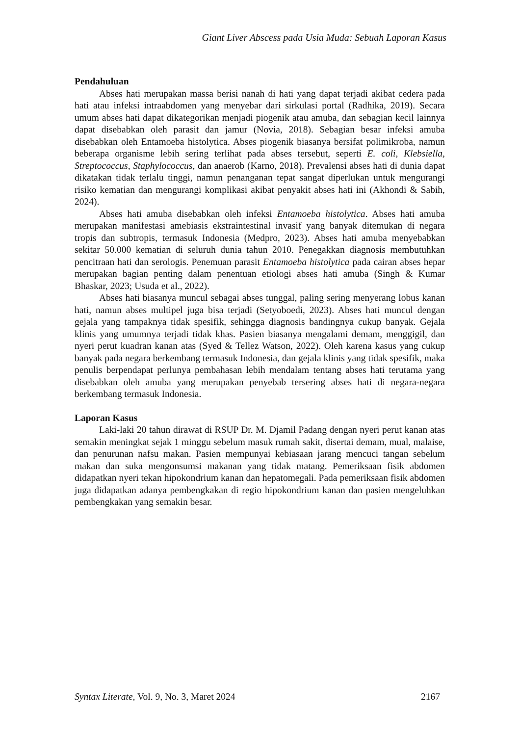Giant Liver Abscess pada Usia Muda: Sebuah Laporan Kasus
Pendahuluan
Abses hati merupakan massa berisi nanah di hati yang dapat terjadi akibat cedera pada hati atau infeksi intraabdomen yang menyebar dari sirkulasi portal (Radhika, 2019). Secara umum abses hati dapat dikategorikan menjadi piogenik atau amuba, dan sebagian kecil lainnya dapat disebabkan oleh parasit dan jamur (Novia, 2018). Sebagian besar infeksi amuba disebabkan oleh Entamoeba histolytica. Abses piogenik biasanya bersifat polimikroba, namun beberapa organisme lebih sering terlihat pada abses tersebut, seperti E. coli, Klebsiella, Streptococcus, Staphylococcus, dan anaerob (Karno, 2018). Prevalensi abses hati di dunia dapat dikatakan tidak terlalu tinggi, namun penanganan tepat sangat diperlukan untuk mengurangi risiko kematian dan mengurangi komplikasi akibat penyakit abses hati ini (Akhondi & Sabih, 2024).
Abses hati amuba disebabkan oleh infeksi Entamoeba histolytica. Abses hati amuba merupakan manifestasi amebiasis ekstraintestinal invasif yang banyak ditemukan di negara tropis dan subtropis, termasuk Indonesia (Medpro, 2023). Abses hati amuba menyebabkan sekitar 50.000 kematian di seluruh dunia tahun 2010. Penegakkan diagnosis membutuhkan pencitraan hati dan serologis. Penemuan parasit Entamoeba histolytica pada cairan abses hepar merupakan bagian penting dalam penentuan etiologi abses hati amuba (Singh & Kumar Bhaskar, 2023; Usuda et al., 2022).
Abses hati biasanya muncul sebagai abses tunggal, paling sering menyerang lobus kanan hati, namun abses multipel juga bisa terjadi (Setyoboedi, 2023). Abses hati muncul dengan gejala yang tampaknya tidak spesifik, sehingga diagnosis bandingnya cukup banyak. Gejala klinis yang umumnya terjadi tidak khas. Pasien biasanya mengalami demam, menggigil, dan nyeri perut kuadran kanan atas (Syed & Tellez Watson, 2022). Oleh karena kasus yang cukup banyak pada negara berkembang termasuk Indonesia, dan gejala klinis yang tidak spesifik, maka penulis berpendapat perlunya pembahasan lebih mendalam tentang abses hati terutama yang disebabkan oleh amuba yang merupakan penyebab tersering abses hati di negara-negara berkembang termasuk Indonesia.
Laporan Kasus
Laki-laki 20 tahun dirawat di RSUP Dr. M. Djamil Padang dengan nyeri perut kanan atas semakin meningkat sejak 1 minggu sebelum masuk rumah sakit, disertai demam, mual, malaise, dan penurunan nafsu makan. Pasien mempunyai kebiasaan jarang mencuci tangan sebelum makan dan suka mengonsumsi makanan yang tidak matang. Pemeriksaan fisik abdomen didapatkan nyeri tekan hipokondrium kanan dan hepatomegali. Pada pemeriksaan fisik abdomen juga didapatkan adanya pembengkakan di regio hipokondrium kanan dan pasien mengeluhkan pembengkakan yang semakin besar.
Syntax Literate, Vol. 9, No. 3, Maret 2024 2167